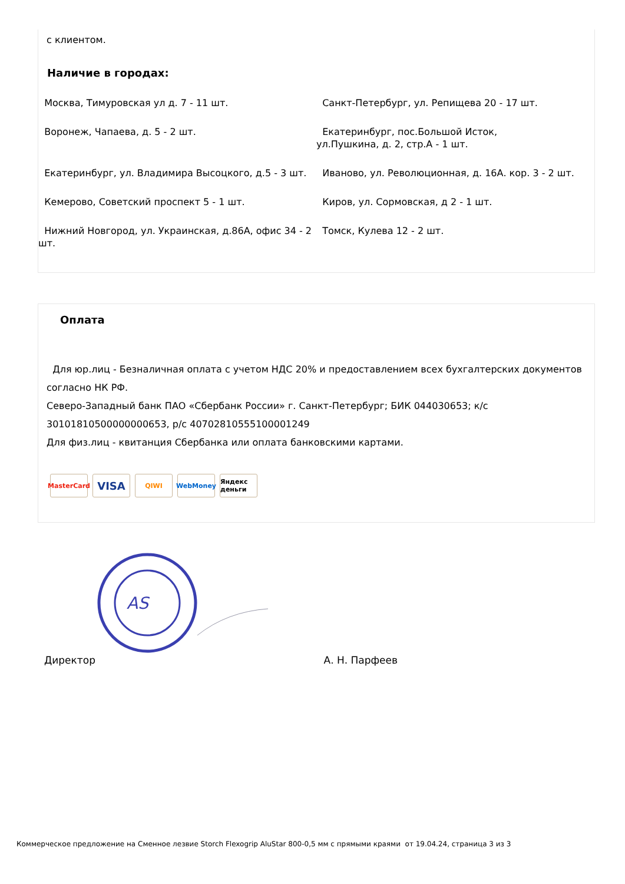с клиентом.
Наличие в городах:
| Москва, Тимуровская ул д. 7 - 11 шт. | Санкт-Петербург, ул. Репищева 20 - 17 шт. |
| Воронеж, Чапаева, д. 5 - 2 шт. | Екатеринбург, пос.Большой Исток, ул.Пушкина, д. 2, стр.А - 1 шт. |
| Екатеринбург, ул. Владимира Высоцкого, д.5 - 3 шт. | Иваново, ул. Революционная, д. 16А. кор. 3 - 2 шт. |
| Кемерово, Советский проспект 5 - 1 шт. | Киров, ул. Сормовская, д 2 - 1 шт. |
| Нижний Новгород, ул. Украинская, д.86А, офис 34 - 2 шт. | Томск, Кулева 12 - 2 шт. |
Оплата
Для юр.лиц - Безналичная оплата с учетом НДС 20% и предоставлением всех бухгалтерских документов согласно НК РФ.
Северо-Западный банк ПАО «Сбербанк России» г. Санкт-Петербург; БИК 044030653; к/с 30101810500000000653, р/с 40702810555100001249
Для физ.лиц - квитанция Сбербанка или оплата банковскими картами.
MasterCard
VISA
QIWI WebMoney Яндекс деньги
AS
Директор А. Н. Парфеев
Коммерческое предложение на Сменное лезвие Storch Flexogrip AluStar 800-0,5 мм с прямыми краями от 19.04.24, страница 3 из 3